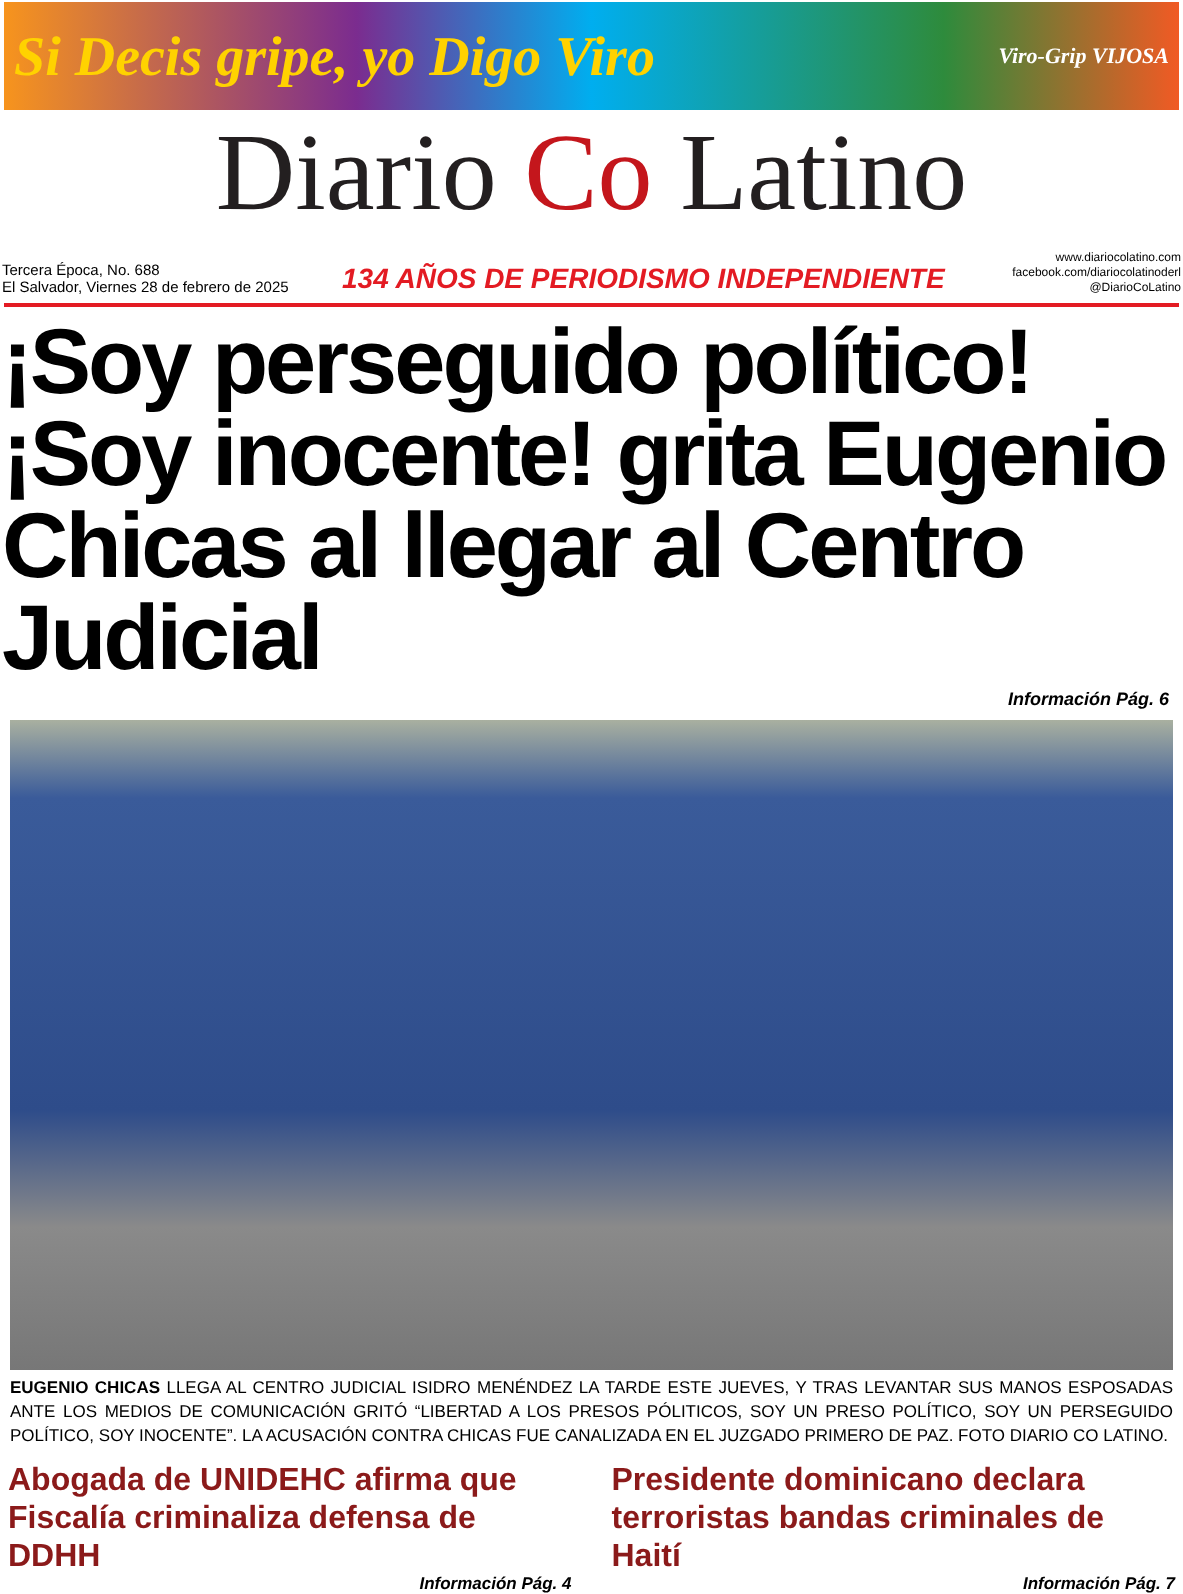Si Decis gripe, yo Digo Viro Viro-Grip VIJOSA
Diario Co Latino
Tercera Época, No. 688
El Salvador, Viernes 28 de febrero de 2025
134 AÑOS DE PERIODISMO INDEPENDIENTE
www.diariocolatino.com
facebook.com/diariocolatinoderl
@DiarioCoLatino
¡Soy perseguido político! ¡Soy inocente! grita Eugenio Chicas al llegar al Centro Judicial
Información Pág. 6
EUGENIO CHICAS LLEGA AL CENTRO JUDICIAL ISIDRO MENÉNDEZ LA TARDE ESTE JUEVES, Y TRAS LEVANTAR SUS MANOS ESPOSADAS ANTE LOS MEDIOS DE COMUNICACIÓN GRITÓ “LIBERTAD A LOS PRESOS PÓLITICOS, SOY UN PRESO POLÍTICO, SOY UN PERSEGUIDO POLÍTICO, SOY INOCENTE”. LA ACUSACIÓN CONTRA CHICAS FUE CANALIZADA EN EL JUZGADO PRIMERO DE PAZ. FOTO DIARIO CO LATINO.
Abogada de UNIDEHC afirma que Fiscalía criminaliza defensa de DDHH
Información Pág. 4
Presidente dominicano declara terroristas bandas criminales de Haití
Información Pág. 7